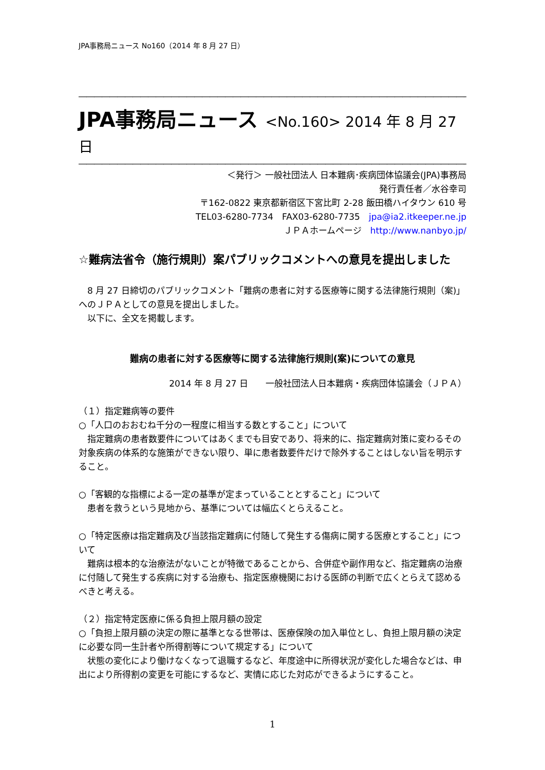JPA事務局ニュース No160（2014 年 8 月 27 日）
―――――――――――――――――――――――――――――――――――――――――――――――――――――――――――――――――――――――――――>>>
JPA事務局ニュース <No.160> 2014 年 8 月 27 日
―――――――――――――――――――――――――――――――――――――――――――――――――――――――――――――――――――――――――――>>>
＜発行＞ 一般社団法人 日本難病･疾病団体協議会(JPA)事務局
発行責任者／水谷幸司
〒162-0822 東京都新宿区下宮比町 2-28 飯田橋ハイタウン 610 号
TEL03-6280-7734　FAX03-6280-7735　jpa@ia2.itkeeper.ne.jp
ＪＰＡホームページ　http://www.nanbyo.jp/
☆難病法省令（施行規則）案パブリックコメントへの意見を提出しました
8 月 27 日締切のパブリックコメント「難病の患者に対する医療等に関する法律施行規則（案)」へのＪＰＡとしての意見を提出しました。
以下に、全文を掲載します。
難病の患者に対する医療等に関する法律施行規則(案)についての意見
2014 年 8 月 27 日　　一般社団法人日本難病・疾病団体協議会（ＪＰＡ）
（１）指定難病等の要件
○「人口のおおむね千分の一程度に相当する数とすること」について
指定難病の患者数要件についてはあくまでも目安であり、将来的に、指定難病対策に変わるその対象疾病の体系的な施策ができない限り、単に患者数要件だけで除外することはしない旨を明示すること。
○「客観的な指標による一定の基準が定まっていることとすること」について
患者を救うという見地から、基準については幅広くとらえること。
○「特定医療は指定難病及び当該指定難病に付随して発生する傷病に関する医療とすること」について
難病は根本的な治療法がないことが特徴であることから、合併症や副作用など、指定難病の治療に付随して発生する疾病に対する治療も、指定医療機関における医師の判断で広くとらえて認めるべきと考える。
（２）指定特定医療に係る負担上限月額の設定
○「負担上限月額の決定の際に基準となる世帯は、医療保険の加入単位とし、負担上限月額の決定に必要な同一生計者や所得割等について規定する」について
状態の変化により働けなくなって退職するなど、年度途中に所得状況が変化した場合などは、申出により所得割の変更を可能にするなど、実情に応じた対応ができるようにすること。
1